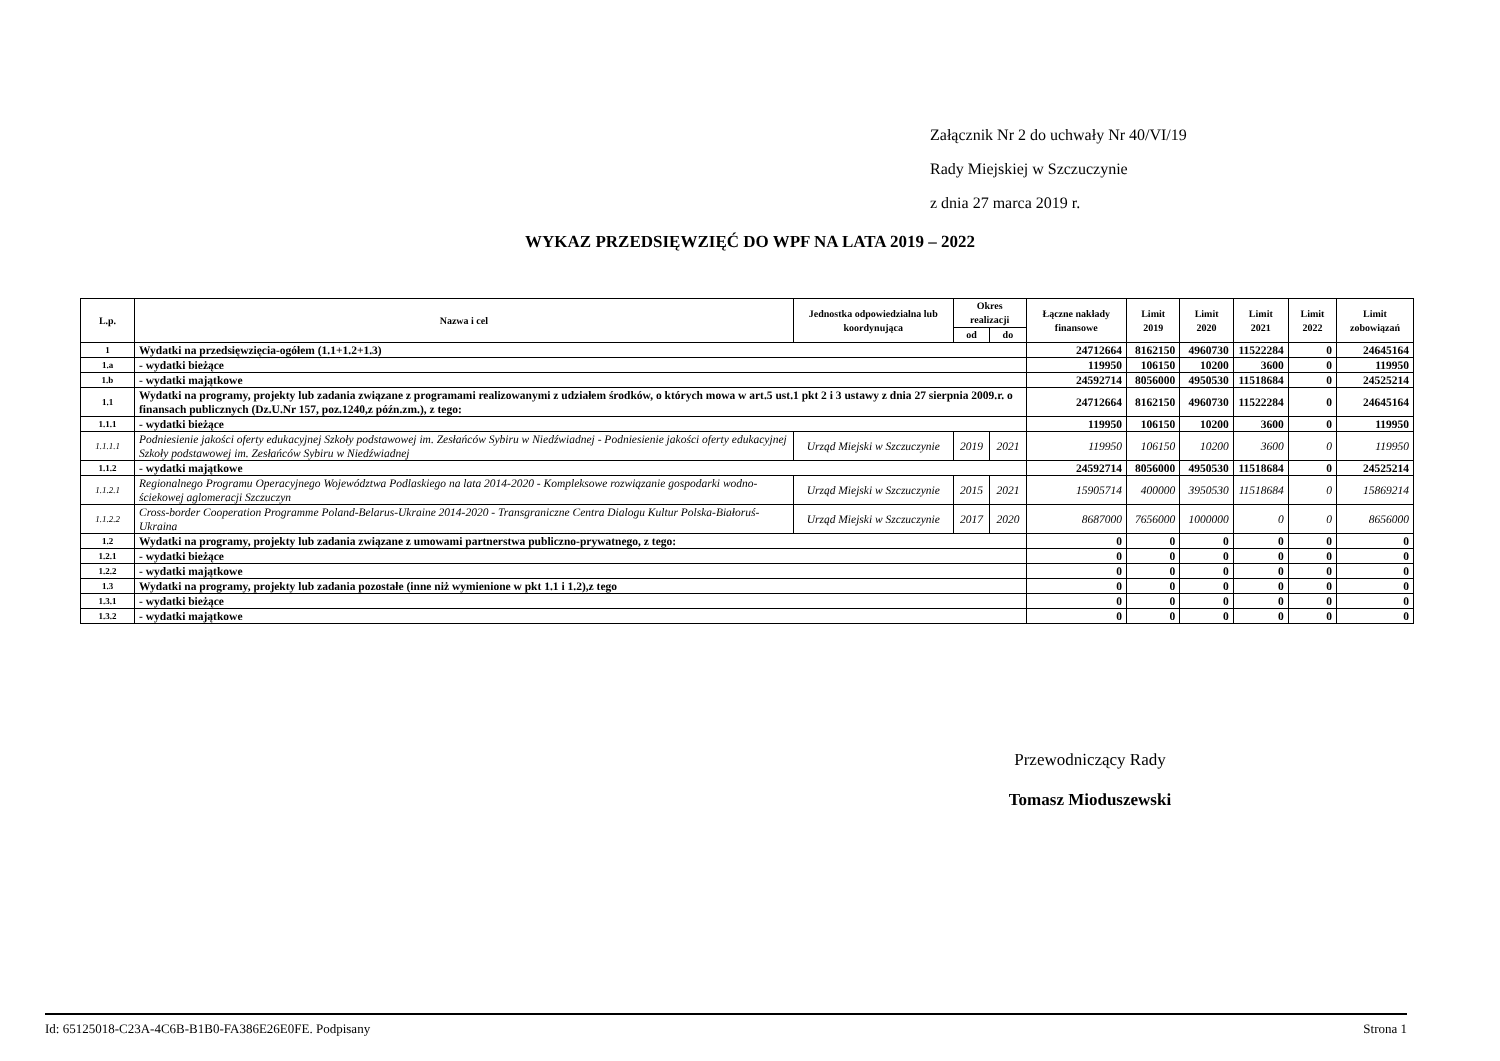Załącznik Nr 2 do uchwały Nr 40/VI/19
Rady Miejskiej w Szczuczynie
z dnia 27 marca 2019 r.
WYKAZ PRZEDSIĘWZIĘĆ DO WPF NA LATA 2019 – 2022
| L.p. | Nazwa i cel | Jednostka odpowiedzialna lub koordynująca | Okres realizacji | | Łączne nakłady finansowe | Limit 2019 | Limit 2020 | Limit 2021 | Limit 2022 | Limit zobowiązań |
| --- | --- | --- | --- | --- | --- | --- | --- | --- | --- | --- |
| | | | od | do | | | | | | |
| 1 | Wydatki na przedsięwzięcia-ogółem (1.1+1.2+1.3) | | | | 24712664 | 8162150 | 4960730 | 11522284 | 0 | 24645164 |
| 1.a | - wydatki bieżące | | | | 119950 | 106150 | 10200 | 3600 | 0 | 119950 |
| 1.b | - wydatki majątkowe | | | | 24592714 | 8056000 | 4950530 | 11518684 | 0 | 24525214 |
| 1.1 | Wydatki na programy, projekty lub zadania związane z programami realizowanymi z udziałem środków, o których mowa w art.5 ust.1 pkt 2 i 3 ustawy z dnia 27 sierpnia 2009.r. o finansach publicznych (Dz.U.Nr 157, poz.1240,z późn.zm.), z tego: | | | | 24712664 | 8162150 | 4960730 | 11522284 | 0 | 24645164 |
| 1.1.1 | - wydatki bieżące | | | | 119950 | 106150 | 10200 | 3600 | 0 | 119950 |
| 1.1.1.1 | Podniesienie jakości oferty edukacyjnej Szkoły podstawowej im. Zesłańców Sybiru w Niedźwiadnej - Podniesienie jakości oferty edukacyjnej Szkoły podstawowej im. Zesłańców Sybiru w Niedźwiadnej | Urząd Miejski w Szczuczynie | 2019 | 2021 | 119950 | 106150 | 10200 | 3600 | 0 | 119950 |
| 1.1.2 | - wydatki majątkowe | | | | 24592714 | 8056000 | 4950530 | 11518684 | 0 | 24525214 |
| 1.1.2.1 | Regionalnego Programu Operacyjnego Województwa Podlaskiego na lata 2014-2020 - Kompleksowe rozwiązanie gospodarki wodno-ściekowej aglomeracji Szczuczyn | Urząd Miejski w Szczuczynie | 2015 | 2021 | 15905714 | 400000 | 3950530 | 11518684 | 0 | 15869214 |
| 1.1.2.2 | Cross-border Cooperation Programme Poland-Belarus-Ukraine 2014-2020 - Transgraniczne Centra Dialogu Kultur Polska-Białoruś-Ukraina | Urząd Miejski w Szczuczynie | 2017 | 2020 | 8687000 | 7656000 | 1000000 | 0 | 0 | 8656000 |
| 1.2 | Wydatki na programy, projekty lub zadania związane z umowami partnerstwa publiczno-prywatnego, z tego: | | | | 0 | 0 | 0 | 0 | 0 | 0 |
| 1.2.1 | - wydatki bieżące | | | | 0 | 0 | 0 | 0 | 0 | 0 |
| 1.2.2 | - wydatki majątkowe | | | | 0 | 0 | 0 | 0 | 0 | 0 |
| 1.3 | Wydatki na programy, projekty lub zadania pozostałe (inne niż wymienione w pkt 1.1 i 1.2),z tego | | | | 0 | 0 | 0 | 0 | 0 | 0 |
| 1.3.1 | - wydatki bieżące | | | | 0 | 0 | 0 | 0 | 0 | 0 |
| 1.3.2 | - wydatki majątkowe | | | | 0 | 0 | 0 | 0 | 0 | 0 |
Przewodniczący Rady
Tomasz Mioduszewski
Id: 65125018-C23A-4C6B-B1B0-FA386E26E0FE. Podpisany Strona 1